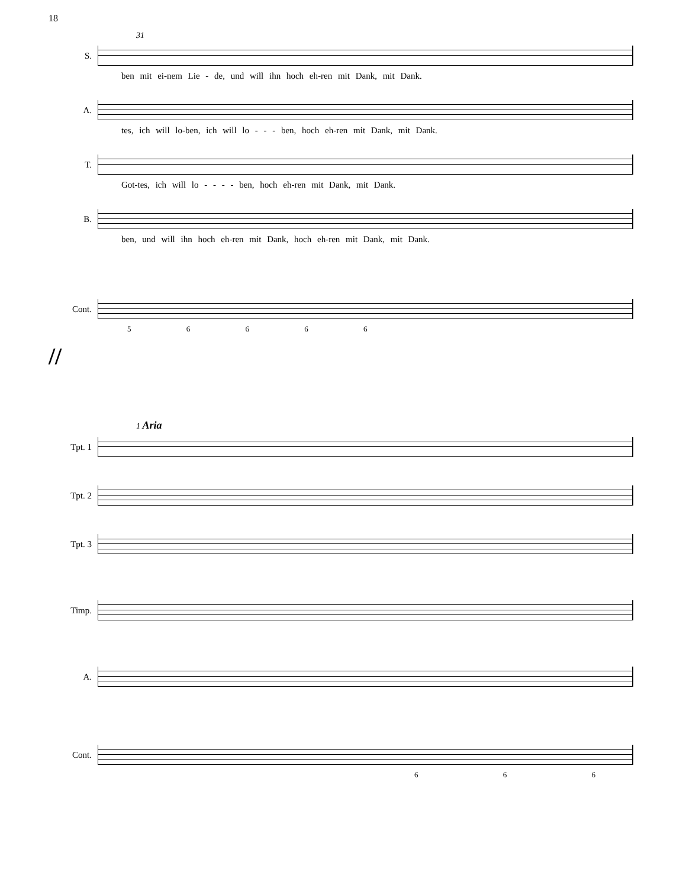18
31
S.
ben mit ei-nem Lie - de, und will ihn hoch eh-ren mit Dank, mit Dank.
A.
tes, ich will lo-ben, ich will lo - - - ben, hoch eh-ren mit Dank, mit Dank.
T.
Got-tes, ich will lo - - - - ben, hoch eh-ren mit Dank, mit Dank.
B.
ben, und will ihn hoch eh-ren mit Dank, hoch eh-ren mit Dank, mit Dank.
Cont.
5 6 6 6 6
//
1 Aria
Tpt. 1
Tpt. 2
Tpt. 3
Timp.
A.
Cont.
6 6 6